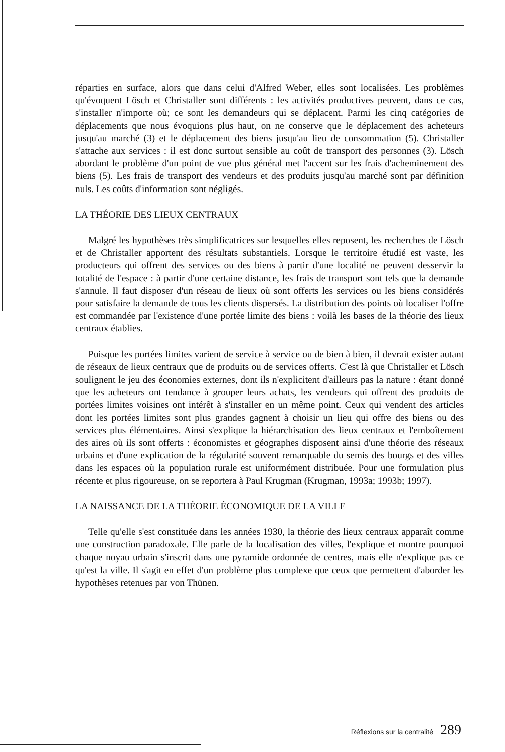réparties en surface, alors que dans celui d'Alfred Weber, elles sont localisées. Les problèmes qu'évoquent Lösch et Christaller sont différents : les activités productives peuvent, dans ce cas, s'installer n'importe où; ce sont les demandeurs qui se déplacent. Parmi les cinq catégories de déplacements que nous évoquions plus haut, on ne conserve que le déplacement des acheteurs jusqu'au marché (3) et le déplacement des biens jusqu'au lieu de consommation (5). Christaller s'attache aux services : il est donc surtout sensible au coût de transport des personnes (3). Lösch abordant le problème d'un point de vue plus général met l'accent sur les frais d'acheminement des biens (5). Les frais de transport des vendeurs et des produits jusqu'au marché sont par définition nuls. Les coûts d'information sont négligés.
LA THÉORIE DES LIEUX CENTRAUX
Malgré les hypothèses très simplificatrices sur lesquelles elles reposent, les recherches de Lösch et de Christaller apportent des résultats substantiels. Lorsque le territoire étudié est vaste, les producteurs qui offrent des services ou des biens à partir d'une localité ne peuvent desservir la totalité de l'espace : à partir d'une certaine distance, les frais de transport sont tels que la demande s'annule. Il faut disposer d'un réseau de lieux où sont offerts les services ou les biens considérés pour satisfaire la demande de tous les clients dispersés. La distribution des points où localiser l'offre est commandée par l'existence d'une portée limite des biens : voilà les bases de la théorie des lieux centraux établies.
Puisque les portées limites varient de service à service ou de bien à bien, il devrait exister autant de réseaux de lieux centraux que de produits ou de services offerts. C'est là que Christaller et Lösch soulignent le jeu des économies externes, dont ils n'explicitent d'ailleurs pas la nature : étant donné que les acheteurs ont tendance à grouper leurs achats, les vendeurs qui offrent des produits de portées limites voisines ont intérêt à s'installer en un même point. Ceux qui vendent des articles dont les portées limites sont plus grandes gagnent à choisir un lieu qui offre des biens ou des services plus élémentaires. Ainsi s'explique la hiérarchisation des lieux centraux et l'emboîtement des aires où ils sont offerts : économistes et géographes disposent ainsi d'une théorie des réseaux urbains et d'une explication de la régularité souvent remarquable du semis des bourgs et des villes dans les espaces où la population rurale est uniformément distribuée. Pour une formulation plus récente et plus rigoureuse, on se reportera à Paul Krugman (Krugman, 1993a; 1993b; 1997).
LA NAISSANCE DE LA THÉORIE ÉCONOMIQUE DE LA VILLE
Telle qu'elle s'est constituée dans les années 1930, la théorie des lieux centraux apparaît comme une construction paradoxale. Elle parle de la localisation des villes, l'explique et montre pourquoi chaque noyau urbain s'inscrit dans une pyramide ordonnée de centres, mais elle n'explique pas ce qu'est la ville. Il s'agit en effet d'un problème plus complexe que ceux que permettent d'aborder les hypothèses retenues par von Thünen.
Réflexions sur la centralité 289